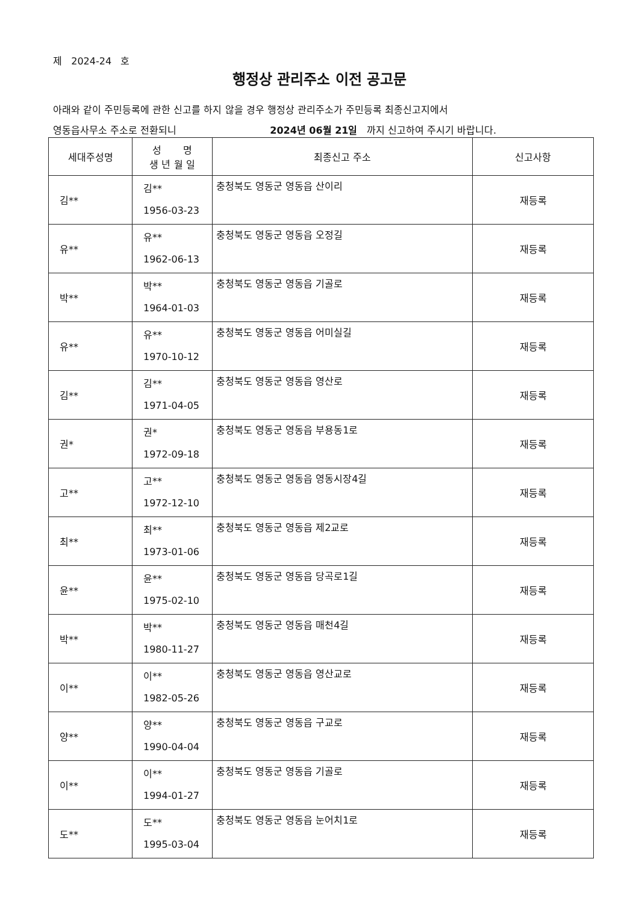제 2024-24 호
행정상 관리주소 이전 공고문
아래와 같이 주민등록에 관한 신고를 하지 않을 경우 행정상 관리주소가 주민등록 최종신고지에서
영동읍사무소 주소로 전환되니 2024년 06월 21일 까지 신고하여 주시기 바랍니다.
| 세대주성명 | 성 명 생 년 월 일 | 최종신고 주소 | 신고사항 |
| --- | --- | --- | --- |
| 김** | 김** 1956-03-23 | 충청북도 영동군 영동읍 산이리 | 재등록 |
| 유** | 유** 1962-06-13 | 충청북도 영동군 영동읍 오정길 | 재등록 |
| 박** | 박** 1964-01-03 | 충청북도 영동군 영동읍 기골로 | 재등록 |
| 유** | 유** 1970-10-12 | 충청북도 영동군 영동읍 어미실길 | 재등록 |
| 김** | 김** 1971-04-05 | 충청북도 영동군 영동읍 영산로 | 재등록 |
| 권* | 권* 1972-09-18 | 충청북도 영동군 영동읍 부용동1로 | 재등록 |
| 고** | 고** 1972-12-10 | 충청북도 영동군 영동읍 영동시장4길 | 재등록 |
| 최** | 최** 1973-01-06 | 충청북도 영동군 영동읍 제2교로 | 재등록 |
| 윤** | 윤** 1975-02-10 | 충청북도 영동군 영동읍 당곡로1길 | 재등록 |
| 박** | 박** 1980-11-27 | 충청북도 영동군 영동읍 매천4길 | 재등록 |
| 이** | 이** 1982-05-26 | 충청북도 영동군 영동읍 영산교로 | 재등록 |
| 양** | 양** 1990-04-04 | 충청북도 영동군 영동읍 구교로 | 재등록 |
| 이** | 이** 1994-01-27 | 충청북도 영동군 영동읍 기골로 | 재등록 |
| 도** | 도** 1995-03-04 | 충청북도 영동군 영동읍 눈어치1로 | 재등록 |